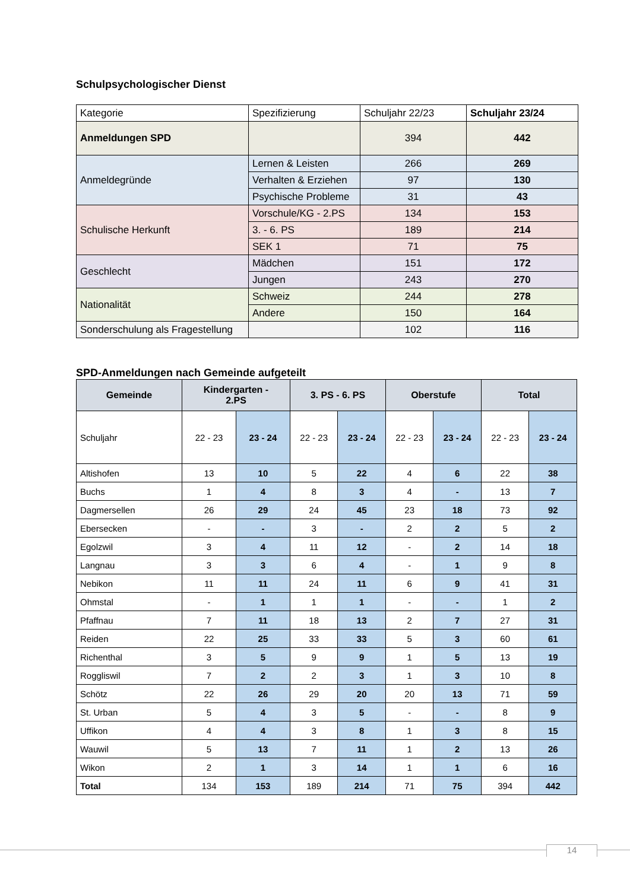Schulpsychologischer Dienst
| Kategorie | Spezifizierung | Schuljahr 22/23 | Schuljahr 23/24 |
| Anmeldungen SPD | | 394 | 442 |
| Anmeldegründe | Lernen & Leisten | 266 | 269 |
| | Verhalten & Erziehen | 97 | 130 |
| | Psychische Probleme | 31 | 43 |
| Schulische Herkunft | Vorschule/KG - 2.PS | 134 | 153 |
| | 3. - 6. PS | 189 | 214 |
| | SEK 1 | 71 | 75 |
| Geschlecht | Mädchen | 151 | 172 |
| | Jungen | 243 | 270 |
| Nationalität | Schweiz | 244 | 278 |
| | Andere | 150 | 164 |
| Sonderschulung als Fragestellung | | 102 | 116 |
SPD-Anmeldungen nach Gemeinde aufgeteilt
| Gemeinde | Kindergarten - 2.PS | | 3. PS - 6. PS | | Oberstufe | | Total | |
| --- | --- | --- | --- | --- | --- | --- | --- | --- |
| Schuljahr | 22 - 23 | 23 - 24 | 22 - 23 | 23 - 24 | 22 - 23 | 23 - 24 | 22 - 23 | 23 - 24 |
| Altishofen | 13 | 10 | 5 | 22 | 4 | 6 | 22 | 38 |
| Buchs | 1 | 4 | 8 | 3 | 4 | - | 13 | 7 |
| Dagmersellen | 26 | 29 | 24 | 45 | 23 | 18 | 73 | 92 |
| Ebersecken | - | - | 3 | - | 2 | 2 | 5 | 2 |
| Egolzwil | 3 | 4 | 11 | 12 | - | 2 | 14 | 18 |
| Langnau | 3 | 3 | 6 | 4 | - | 1 | 9 | 8 |
| Nebikon | 11 | 11 | 24 | 11 | 6 | 9 | 41 | 31 |
| Ohmstal | - | 1 | 1 | 1 | - | - | 1 | 2 |
| Pfaffnau | 7 | 11 | 18 | 13 | 2 | 7 | 27 | 31 |
| Reiden | 22 | 25 | 33 | 33 | 5 | 3 | 60 | 61 |
| Richenthal | 3 | 5 | 9 | 9 | 1 | 5 | 13 | 19 |
| Roggliswil | 7 | 2 | 2 | 3 | 1 | 3 | 10 | 8 |
| Schötz | 22 | 26 | 29 | 20 | 20 | 13 | 71 | 59 |
| St. Urban | 5 | 4 | 3 | 5 | - | - | 8 | 9 |
| Uffikon | 4 | 4 | 3 | 8 | 1 | 3 | 8 | 15 |
| Wauwil | 5 | 13 | 7 | 11 | 1 | 2 | 13 | 26 |
| Wikon | 2 | 1 | 3 | 14 | 1 | 1 | 6 | 16 |
| Total | 134 | 153 | 189 | 214 | 71 | 75 | 394 | 442 |
14